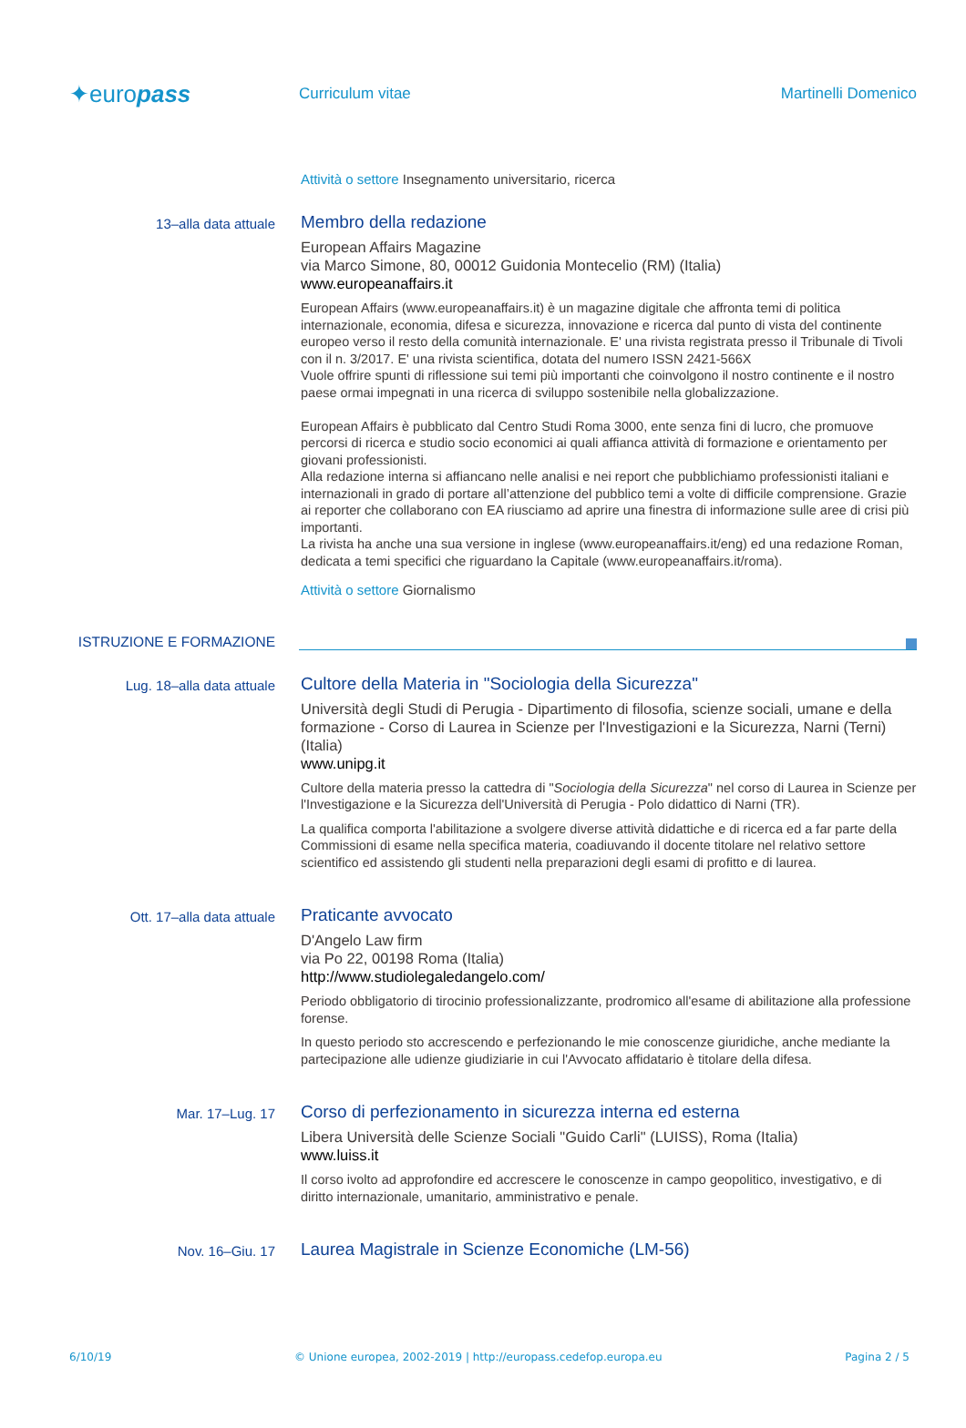✦europass
Curriculum vitae Martinelli Domenico
Attività o settore Insegnamento universitario, ricerca
13–alla data attuale
Membro della redazione
European Affairs Magazine
via Marco Simone, 80, 00012 Guidonia Montecelio (RM) (Italia)
www.europeanaffairs.it
European Affairs (www.europeanaffairs.it) è un magazine digitale che affronta temi di politica internazionale, economia, difesa e sicurezza, innovazione e ricerca dal punto di vista del continente europeo verso il resto della comunità internazionale. E' una rivista registrata presso il Tribunale di Tivoli con il n. 3/2017. E' una rivista scientifica, dotata del numero ISSN 2421-566X
Vuole offrire spunti di riflessione sui temi più importanti che coinvolgono il nostro continente e il nostro paese ormai impegnati in una ricerca di sviluppo sostenibile nella globalizzazione.
European Affairs è pubblicato dal Centro Studi Roma 3000, ente senza fini di lucro, che promuove percorsi di ricerca e studio socio economici ai quali affianca attività di formazione e orientamento per giovani professionisti.
Alla redazione interna si affiancano nelle analisi e nei report che pubblichiamo professionisti italiani e internazionali in grado di portare all’attenzione del pubblico temi a volte di difficile comprensione. Grazie ai reporter che collaborano con EA riusciamo ad aprire una finestra di informazione sulle aree di crisi più importanti.
La rivista ha anche una sua versione in inglese (www.europeanaffairs.it/eng) ed una redazione Roman, dedicata a temi specifici che riguardano la Capitale (www.europeanaffairs.it/roma).
Attività o settore Giornalismo
ISTRUZIONE E FORMAZIONE
Lug. 18–alla data attuale
Cultore della Materia in "Sociologia della Sicurezza"
Università degli Studi di Perugia - Dipartimento di filosofia, scienze sociali, umane e della formazione - Corso di Laurea in Scienze per l'Investigazioni e la Sicurezza, Narni (Terni) (Italia)
www.unipg.it
Cultore della materia presso la cattedra di "Sociologia della Sicurezza" nel corso di Laurea in Scienze per l'Investigazione e la Sicurezza dell'Università di Perugia - Polo didattico di Narni (TR).
La qualifica comporta l'abilitazione a svolgere diverse attività didattiche e di ricerca ed a far parte della Commissioni di esame nella specifica materia, coadiuvando il docente titolare nel relativo settore scientifico ed assistendo gli studenti nella preparazioni degli esami di profitto e di laurea.
Ott. 17–alla data attuale
Praticante avvocato
D'Angelo Law firm
via Po 22, 00198 Roma (Italia)
http://www.studiolegaledangelo.com/
Periodo obbligatorio di tirocinio professionalizzante, prodromico all'esame di abilitazione alla professione forense.
In questo periodo sto accrescendo e perfezionando le mie conoscenze giuridiche, anche mediante la partecipazione alle udienze giudiziarie in cui l'Avvocato affidatario è titolare della difesa.
Mar. 17–Lug. 17
Corso di perfezionamento in sicurezza interna ed esterna
Libera Università delle Scienze Sociali "Guido Carli" (LUISS), Roma (Italia)
www.luiss.it
Il corso ivolto ad approfondire ed accrescere le conoscenze in campo geopolitico, investigativo, e di diritto internazionale, umanitario, amministrativo e penale.
Nov. 16–Giu. 17
Laurea Magistrale in Scienze Economiche (LM-56)
6/10/19 © Unione europea, 2002-2019 | http://europass.cedefop.europa.eu Pagina 2 / 5